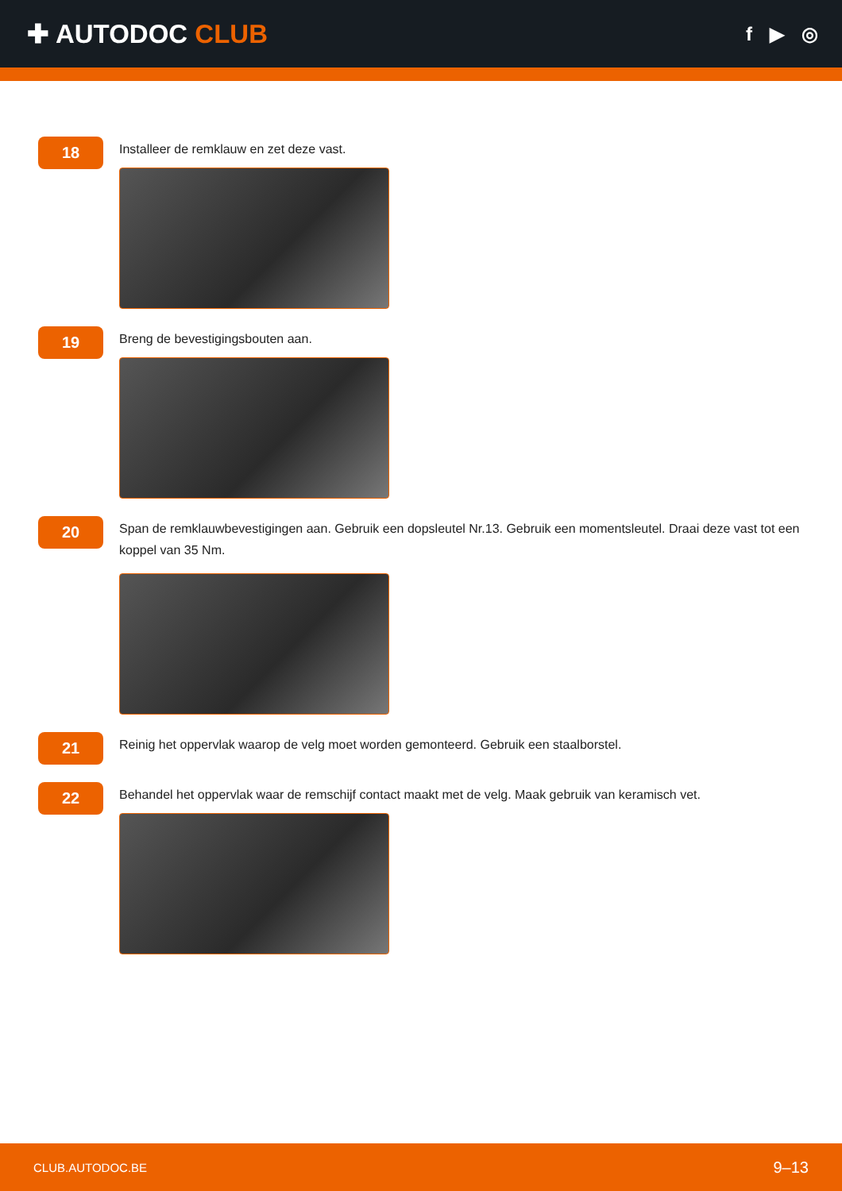✚ AUTODOC CLUB
f ▶ ◎
18
Installeer de remklauw en zet deze vast.
19
Breng de bevestigingsbouten aan.
20
Span de remklauwbevestigingen aan. Gebruik een dopsleutel Nr.13. Gebruik een momentsleutel. Draai deze vast tot een koppel van 35 Nm.
21
Reinig het oppervlak waarop de velg moet worden gemonteerd. Gebruik een staalborstel.
22
Behandel het oppervlak waar de remschijf contact maakt met de velg. Maak gebruik van keramisch vet.
CLUB.AUTODOC.BE 9–13